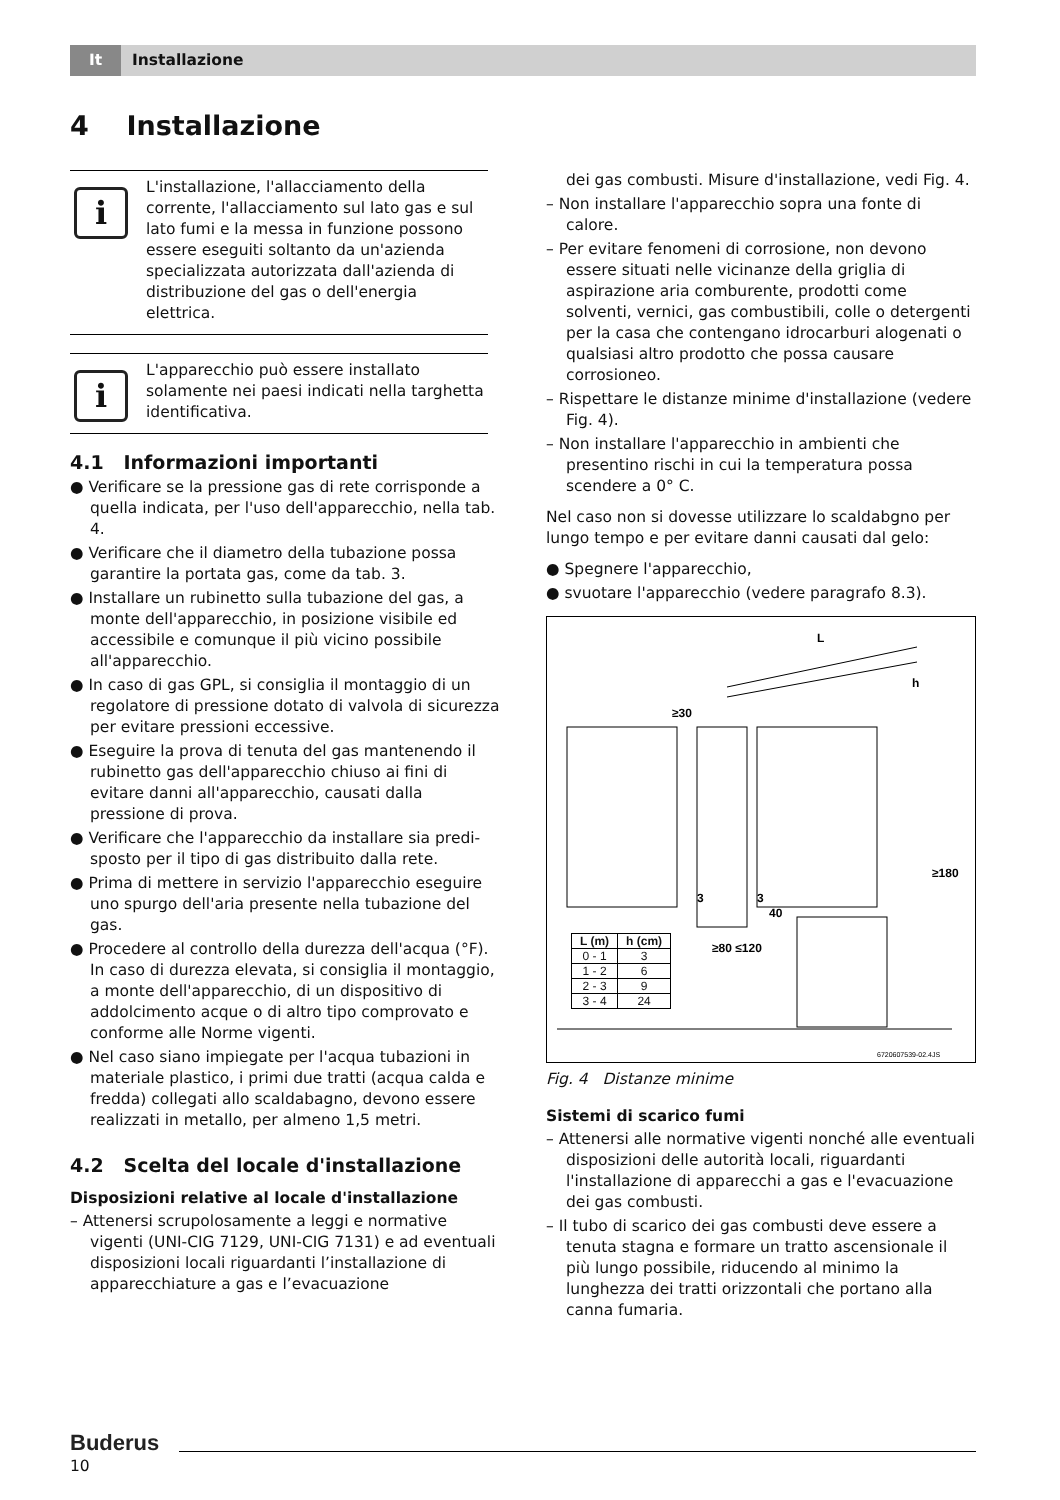It
Installazione
4 Installazione
i
L'installazione, l'allacciamento della corrente, l'allacciamento sul lato gas e sul lato fumi e la messa in funzione possono essere eseguiti soltanto da un'azienda specializzata autorizzata dall'azienda di distribuzione del gas o dell'energia elettrica.
i
L'apparecchio può essere installato solamente nei paesi indicati nella targhetta identificativa.
4.1 Informazioni importanti
● Verificare se la pressione gas di rete corrisponde a quella indicata, per l'uso dell'apparecchio, nella tab. 4.
● Verificare che il diametro della tubazione possa garantire la portata gas, come da tab. 3.
● Installare un rubinetto sulla tubazione del gas, a monte dell'apparecchio, in posizione visibile ed accessibile e comunque il più vicino possibile all'apparecchio.
● In caso di gas GPL, si consiglia il montaggio di un regolatore di pressione dotato di valvola di sicurezza per evitare pressioni eccessive.
● Eseguire la prova di tenuta del gas mantenendo il rubinetto gas dell'apparecchio chiuso ai fini di evitare danni all'apparecchio, causati dalla pressione di prova.
● Verificare che l'apparecchio da installare sia predi-sposto per il tipo di gas distribuito dalla rete.
● Prima di mettere in servizio l'apparecchio eseguire uno spurgo dell'aria presente nella tubazione del gas.
● Procedere al controllo della durezza dell'acqua (°F). In caso di durezza elevata, si consiglia il montaggio, a monte dell'apparecchio, di un dispositivo di addolcimento acque o di altro tipo comprovato e conforme alle Norme vigenti.
● Nel caso siano impiegate per l'acqua tubazioni in materiale plastico, i primi due tratti (acqua calda e fredda) collegati allo scaldabagno, devono essere realizzati in metallo, per almeno 1,5 metri.
4.2 Scelta del locale d'installazione
Disposizioni relative al locale d'installazione
– Attenersi scrupolosamente a leggi e normative vigenti (UNI-CIG 7129, UNI-CIG 7131) e ad eventuali disposizioni locali riguardanti l’installazione di apparecchiature a gas e l’evacuazione
dei gas combusti. Misure d'installazione, vedi Fig. 4.
– Non installare l'apparecchio sopra una fonte di calore.
– Per evitare fenomeni di corrosione, non devono essere situati nelle vicinanze della griglia di aspirazione aria comburente, prodotti come solventi, vernici, gas combustibili, colle o detergenti per la casa che contengano idrocarburi alogenati o qualsiasi altro prodotto che possa causare corrosioneo.
– Rispettare le distanze minime d'installazione (vedere Fig. 4).
– Non installare l'apparecchio in ambienti che presentino rischi in cui la temperatura possa scendere a 0° C.
Nel caso non si dovesse utilizzare lo scaldabgno per lungo tempo e per evitare danni causati dal gelo:
● Spegnere l'apparecchio,
● svuotare l'apparecchio (vedere paragrafo 8.3).
L
h
≥30
3
3
40
≥180
≥80 ≤120
6720607539-02.4JS
| L (m) | h (cm) |
| --- | --- |
| 0 - 1 | 3 |
| 1 - 2 | 6 |
| 2 - 3 | 9 |
| 3 - 4 | 24 |
Fig. 4 Distanze minime
Sistemi di scarico fumi
– Attenersi alle normative vigenti nonché alle eventuali disposizioni delle autorità locali, riguardanti l'installazione di apparecchi a gas e l'evacuazione dei gas combusti.
– Il tubo di scarico dei gas combusti deve essere a tenuta stagna e formare un tratto ascensionale il più lungo possibile, riducendo al minimo la lunghezza dei tratti orizzontali che portano alla canna fumaria.
Buderus
10